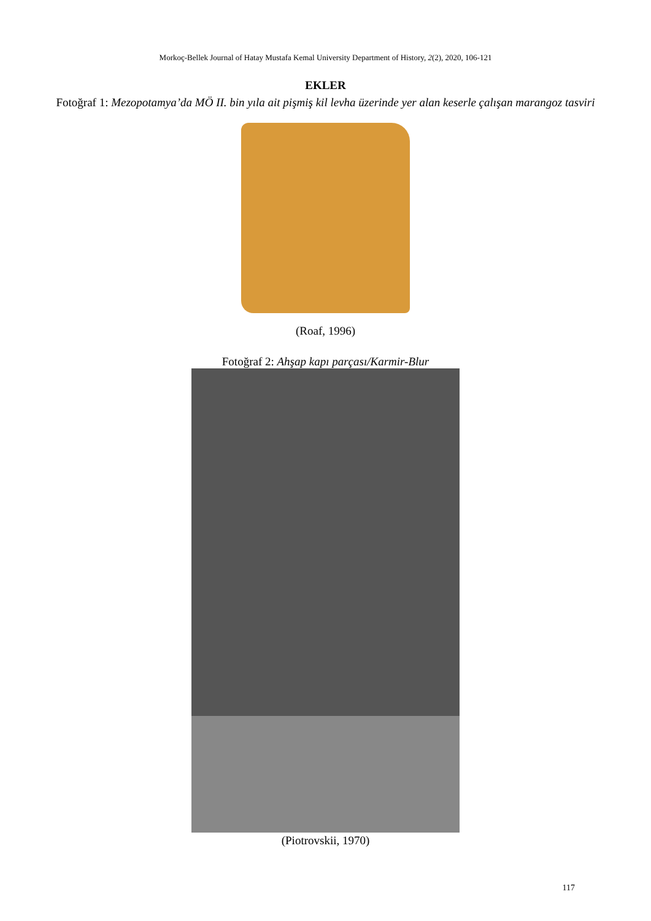Morkoç-Bellek Journal of Hatay Mustafa Kemal University Department of History, 2(2), 2020, 106-121
EKLER
Fotoğraf 1: Mezopotamya’da MÖ II. bin yıla ait pişmiş kil levha üzerinde yer alan keserle çalışan marangoz tasviri
(Roaf, 1996)
Fotoğraf 2: Ahşap kapı parçası/Karmir-Blur
(Piotrovskii, 1970)
117